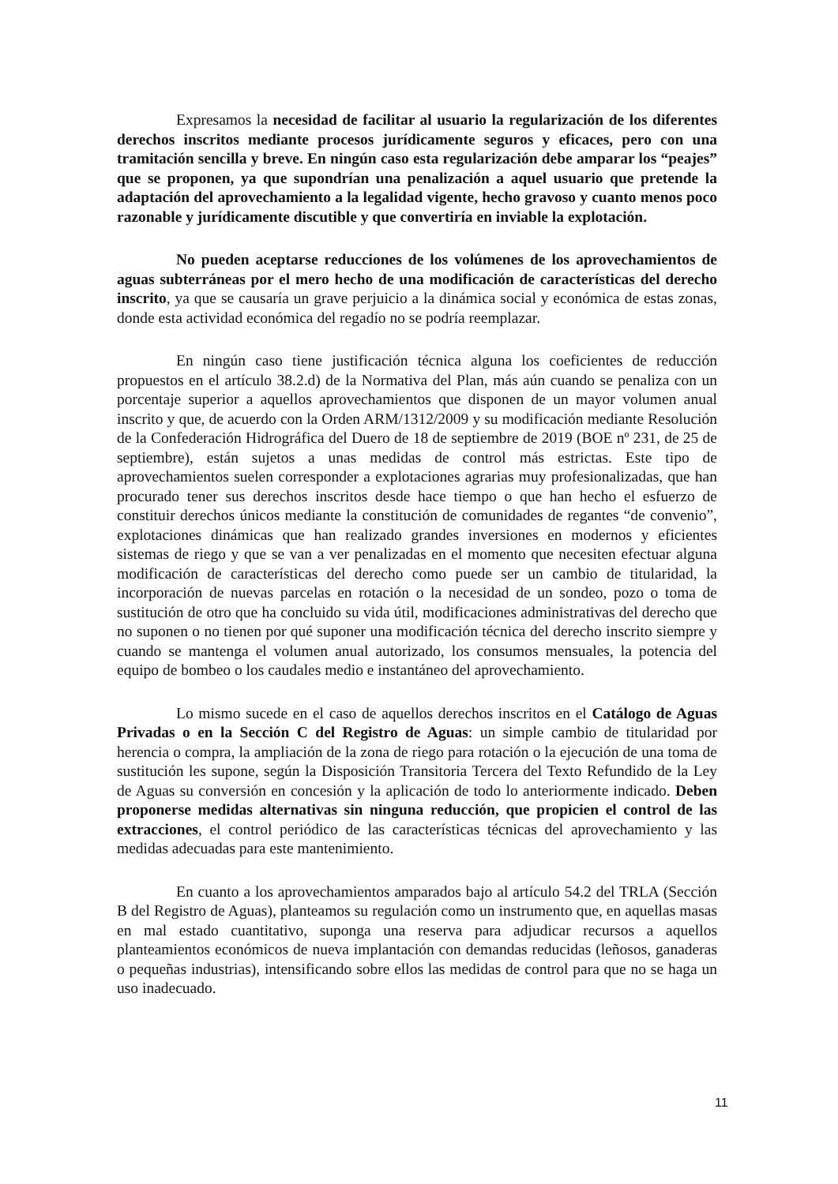Expresamos la necesidad de facilitar al usuario la regularización de los diferentes derechos inscritos mediante procesos jurídicamente seguros y eficaces, pero con una tramitación sencilla y breve. En ningún caso esta regularización debe amparar los “peajes” que se proponen, ya que supondrían una penalización a aquel usuario que pretende la adaptación del aprovechamiento a la legalidad vigente, hecho gravoso y cuanto menos poco razonable y jurídicamente discutible y que convertiría en inviable la explotación.
No pueden aceptarse reducciones de los volúmenes de los aprovechamientos de aguas subterráneas por el mero hecho de una modificación de características del derecho inscrito, ya que se causaría un grave perjuicio a la dinámica social y económica de estas zonas, donde esta actividad económica del regadío no se podría reemplazar.
En ningún caso tiene justificación técnica alguna los coeficientes de reducción propuestos en el artículo 38.2.d) de la Normativa del Plan, más aún cuando se penaliza con un porcentaje superior a aquellos aprovechamientos que disponen de un mayor volumen anual inscrito y que, de acuerdo con la Orden ARM/1312/2009 y su modificación mediante Resolución de la Confederación Hidrográfica del Duero de 18 de septiembre de 2019 (BOE nº 231, de 25 de septiembre), están sujetos a unas medidas de control más estrictas. Este tipo de aprovechamientos suelen corresponder a explotaciones agrarias muy profesionalizadas, que han procurado tener sus derechos inscritos desde hace tiempo o que han hecho el esfuerzo de constituir derechos únicos mediante la constitución de comunidades de regantes “de convenio”, explotaciones dinámicas que han realizado grandes inversiones en modernos y eficientes sistemas de riego y que se van a ver penalizadas en el momento que necesiten efectuar alguna modificación de características del derecho como puede ser un cambio de titularidad, la incorporación de nuevas parcelas en rotación o la necesidad de un sondeo, pozo o toma de sustitución de otro que ha concluido su vida útil, modificaciones administrativas del derecho que no suponen o no tienen por qué suponer una modificación técnica del derecho inscrito siempre y cuando se mantenga el volumen anual autorizado, los consumos mensuales, la potencia del equipo de bombeo o los caudales medio e instantáneo del aprovechamiento.
Lo mismo sucede en el caso de aquellos derechos inscritos en el Catálogo de Aguas Privadas o en la Sección C del Registro de Aguas: un simple cambio de titularidad por herencia o compra, la ampliación de la zona de riego para rotación o la ejecución de una toma de sustitución les supone, según la Disposición Transitoria Tercera del Texto Refundido de la Ley de Aguas su conversión en concesión y la aplicación de todo lo anteriormente indicado. Deben proponerse medidas alternativas sin ninguna reducción, que propicien el control de las extracciones, el control periódico de las características técnicas del aprovechamiento y las medidas adecuadas para este mantenimiento.
En cuanto a los aprovechamientos amparados bajo al artículo 54.2 del TRLA (Sección B del Registro de Aguas), planteamos su regulación como un instrumento que, en aquellas masas en mal estado cuantitativo, suponga una reserva para adjudicar recursos a aquellos planteamientos económicos de nueva implantación con demandas reducidas (leñosos, ganaderas o pequeñas industrias), intensificando sobre ellos las medidas de control para que no se haga un uso inadecuado.
11